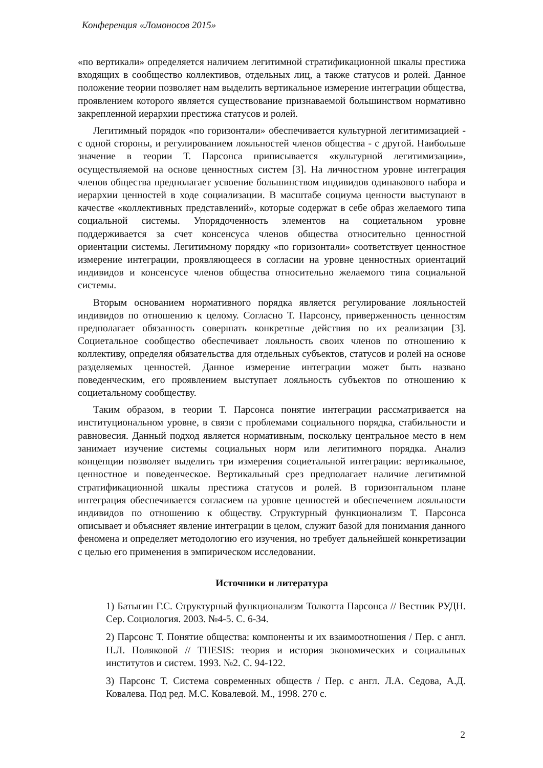Конференция «Ломоносов 2015»
«по вертикали» определяется наличием легитимной стратификационной шкалы престижа входящих в сообщество коллективов, отдельных лиц, а также статусов и ролей. Данное положение теории позволяет нам выделить вертикальное измерение интеграции общества, проявлением которого является существование признаваемой большинством нормативно закрепленной иерархии престижа статусов и ролей.
Легитимный порядок «по горизонтали» обеспечивается культурной легитимизацией - с одной стороны, и регулированием лояльностей членов общества - с другой. Наибольше значение в теории Т. Парсонса приписывается «культурной легитимизации», осуществляемой на основе ценностных систем [3]. На личностном уровне интеграция членов общества предполагает усвоение большинством индивидов одинакового набора и иерархии ценностей в ходе социализации. В масштабе социума ценности выступают в качестве «коллективных представлений», которые содержат в себе образ желаемого типа социальной системы. Упорядоченность элементов на социетальном уровне поддерживается за счет консенсуса членов общества относительно ценностной ориентации системы. Легитимному порядку «по горизонтали» соответствует ценностное измерение интеграции, проявляющееся в согласии на уровне ценностных ориентаций индивидов и консенсусе членов общества относительно желаемого типа социальной системы.
Вторым основанием нормативного порядка является регулирование лояльностей индивидов по отношению к целому. Согласно Т. Парсонсу, приверженность ценностям предполагает обязанность совершать конкретные действия по их реализации [3]. Социетальное сообщество обеспечивает лояльность своих членов по отношению к коллективу, определяя обязательства для отдельных субъектов, статусов и ролей на основе разделяемых ценностей. Данное измерение интеграции может быть названо поведенческим, его проявлением выступает лояльность субъектов по отношению к социетальному сообществу.
Таким образом, в теории Т. Парсонса понятие интеграции рассматривается на институциональном уровне, в связи с проблемами социального порядка, стабильности и равновесия. Данный подход является нормативным, поскольку центральное место в нем занимает изучение системы социальных норм или легитимного порядка. Анализ концепции позволяет выделить три измерения социетальной интеграции: вертикальное, ценностное и поведенческое. Вертикальный срез предполагает наличие легитимной стратификационной шкалы престижа статусов и ролей. В горизонтальном плане интеграция обеспечивается согласием на уровне ценностей и обеспечением лояльности индивидов по отношению к обществу. Структурный функционализм Т. Парсонса описывает и объясняет явление интеграции в целом, служит базой для понимания данного феномена и определяет методологию его изучения, но требует дальнейшей конкретизации с целью его применения в эмпирическом исследовании.
Источники и литература
1) Батыгин Г.С. Структурный функционализм Толкотта Парсонса // Вестник РУДН. Сер. Социология. 2003. №4-5. С. 6-34.
2) Парсонс Т. Понятие общества: компоненты и их взаимоотношения / Пер. с англ. Н.Л. Поляковой // THESIS: теория и история экономических и социальных институтов и систем. 1993. №2. С. 94-122.
3) Парсонс Т. Система современных обществ / Пер. с англ. Л.А. Седова, А.Д. Ковалева. Под ред. М.С. Ковалевой. М., 1998. 270 с.
2